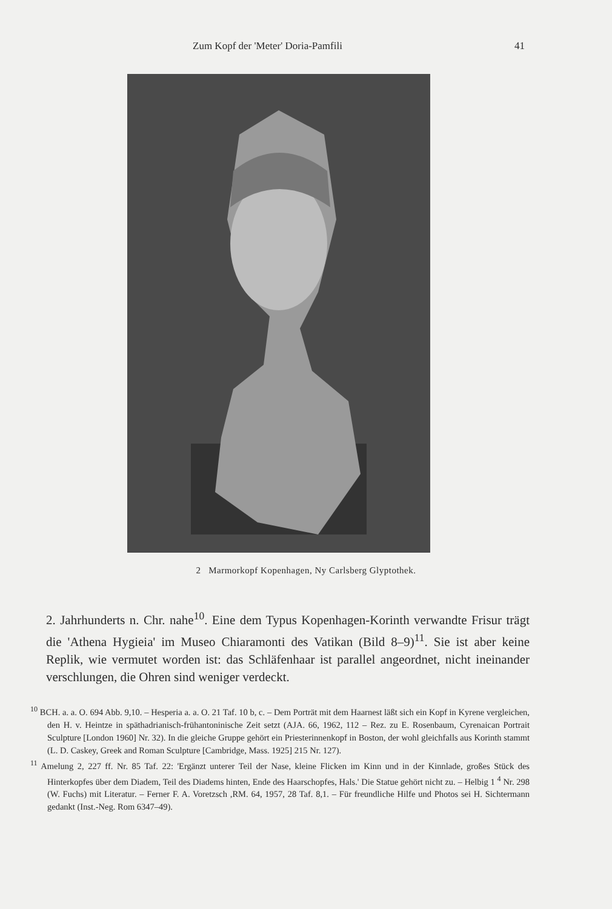Zum Kopf der 'Meter' Doria-Pamfili 41
2 Marmorkopf Kopenhagen, Ny Carlsberg Glyptothek.
2. Jahrhunderts n. Chr. nahe<sup>10</sup>. Eine dem Typus Kopenhagen-Korinth verwandte Frisur trägt die 'Athena Hygieia' im Museo Chiaramonti des Vatikan (Bild 8–9)<sup>11</sup>. Sie ist aber keine Replik, wie vermutet worden ist: das Schläfenhaar ist parallel angeordnet, nicht ineinander verschlungen, die Ohren sind weniger verdeckt.
<sup>10</sup> BCH. a. a. O. 694 Abb. 9,10. – Hesperia a. a. O. 21 Taf. 10 b, c. – Dem Porträt mit dem Haarnest läßt sich ein Kopf in Kyrene vergleichen, den H. v. Heintze in späthadrianisch-frühantoninische Zeit setzt (AJA. 66, 1962, 112 – Rez. zu E. Rosenbaum, Cyrenaican Portrait Sculpture [London 1960] Nr. 32). In die gleiche Gruppe gehört ein Priesterinnenkopf in Boston, der wohl gleichfalls aus Korinth stammt (L. D. Caskey, Greek and Roman Sculpture [Cambridge, Mass. 1925] 215 Nr. 127).
<sup>11</sup> Amelung 2, 227 ff. Nr. 85 Taf. 22: 'Ergänzt unterer Teil der Nase, kleine Flicken im Kinn und in der Kinnlade, großes Stück des Hinterkopfes über dem Diadem, Teil des Diadems hinten, Ende des Haarschopfes, Hals.' Die Statue gehört nicht zu. – Helbig 1 <sup>4</sup> Nr. 298 (W. Fuchs) mit Literatur. – Ferner F. A. Voretzsch ,RM. 64, 1957, 28 Taf. 8,1. – Für freundliche Hilfe und Photos sei H. Sichtermann gedankt (Inst.-Neg. Rom 6347–49).